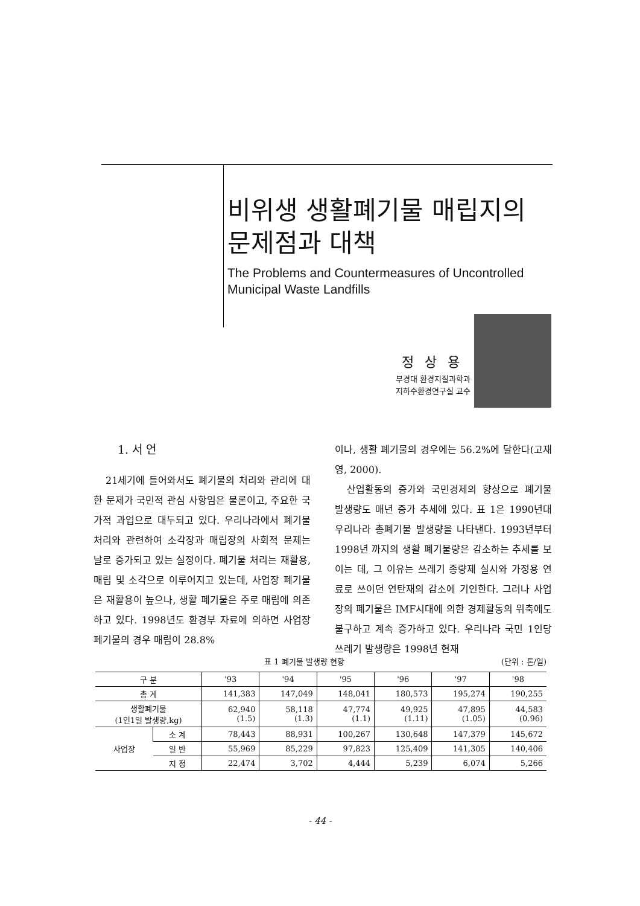비위생 생활폐기물 매립지의
문제점과 대책
The Problems and Countermeasures of Uncontrolled
Municipal Waste Landfills
정상용
부경대 환경지질과학과
지하수환경연구실 교수
1. 서 언
21세기에 들어와서도 폐기물의 처리와 관리에 대한 문제가 국민적 관심 사항임은 물론이고, 주요한 국가적 과업으로 대두되고 있다. 우리나라에서 폐기물 처리와 관련하여 소각장과 매립장의 사회적 문제는 날로 증가되고 있는 실정이다. 폐기물 처리는 재활용, 매립 및 소각으로 이루어지고 있는데, 사업장 폐기물은 재활용이 높으나, 생활 폐기물은 주로 매립에 의존하고 있다. 1998년도 환경부 자료에 의하면 사업장 폐기물의 경우 매립이 28.8%
이나, 생활 폐기물의 경우에는 56.2%에 달한다(고재영, 2000).
산업활동의 증가와 국민경제의 향상으로 폐기물 발생량도 매년 증가 추세에 있다. 표 1은 1990년대 우리나라 총폐기물 발생량을 나타낸다. 1993년부터 1998년 까지의 생활 폐기물량은 감소하는 추세를 보이는 데, 그 이유는 쓰레기 종량제 실시와 가정용 연료로 쓰이던 연탄재의 감소에 기인한다. 그러나 사업장의 폐기물은 IMF시대에 의한 경제활동의 위축에도 불구하고 계속 증가하고 있다. 우리나라 국민 1인당 쓰레기 발생량은 1998년 현재
표 1 폐기물 발생량 현황 (단위 : 톤/일)
| 구 분 | | '93 | '94 | '95 | '96 | '97 | '98 |
| --- | --- | --- | --- | --- | --- | --- | --- |
| 총 계 | | 141,383 | 147,049 | 148,041 | 180,573 | 195,274 | 190,255 |
| 생활폐기물 (1인1일 발생량,kg) | | 62,940 (1.5) | 58,118 (1.3) | 47,774 (1.1) | 49,925 (1.11) | 47,895 (1.05) | 44,583 (0.96) |
| 사업장 | 소 계 | 78,443 | 88,931 | 100,267 | 130,648 | 147,379 | 145,672 |
| | 일 반 | 55,969 | 85,229 | 97,823 | 125,409 | 141,305 | 140,406 |
| | 지 정 | 22,474 | 3,702 | 4,444 | 5,239 | 6,074 | 5,266 |
- 44 -